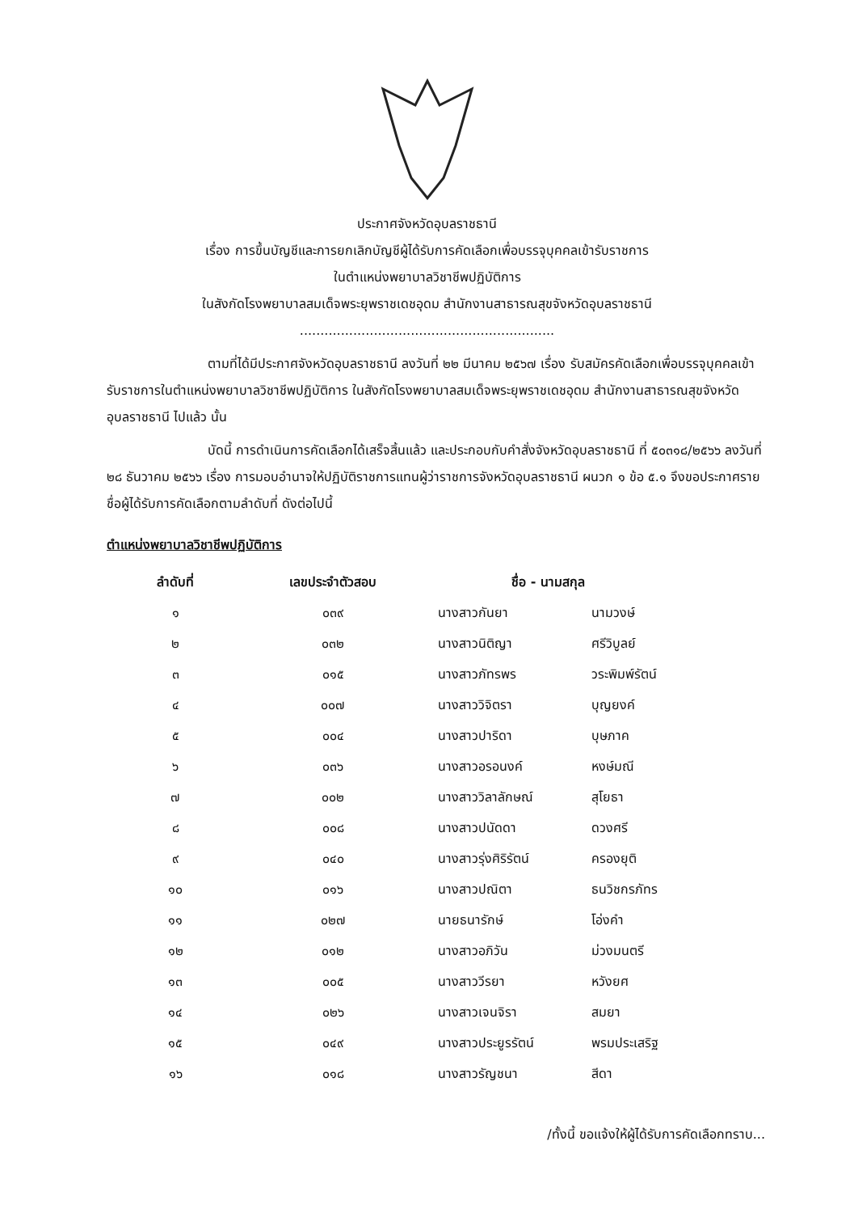ประกาศจังหวัดอุบลราชธานี
เรื่อง การขึ้นบัญชีและการยกเลิกบัญชีผู้ได้รับการคัดเลือกเพื่อบรรจุบุคคลเข้ารับราชการ
ในตำแหน่งพยาบาลวิชาชีพปฏิบัติการ
ในสังกัดโรงพยาบาลสมเด็จพระยุพราชเดชอุดม สำนักงานสาธารณสุขจังหวัดอุบลราชธานี
..............................................................
ตามที่ได้มีประกาศจังหวัดอุบลราชธานี ลงวันที่ ๒๒ มีนาคม ๒๕๖๗ เรื่อง รับสมัครคัดเลือกเพื่อบรรจุบุคคลเข้ารับราชการในตำแหน่งพยาบาลวิชาชีพปฏิบัติการ ในสังกัดโรงพยาบาลสมเด็จพระยุพราชเดชอุดม สำนักงานสาธารณสุขจังหวัดอุบลราชธานี ไปแล้ว นั้น
บัดนี้ การดำเนินการคัดเลือกได้เสร็จสิ้นแล้ว และประกอบกับคำสั่งจังหวัดอุบลราชธานี ที่ ๕๐๓๑๘/๒๕๖๖ ลงวันที่ ๒๘ ธันวาคม ๒๕๖๖ เรื่อง การมอบอำนาจให้ปฏิบัติราชการแทนผู้ว่าราชการจังหวัดอุบลราชธานี ผนวก ๑ ข้อ ๕.๑ จึงขอประกาศรายชื่อผู้ได้รับการคัดเลือกตามลำดับที่ ดังต่อไปนี้
ตำแหน่งพยาบาลวิชาชีพปฏิบัติการ
| ลำดับที่ | เลขประจำตัวสอบ | ชื่อ - นามสกุล | |
| --- | --- | --- | --- |
| ๑ | ๐๓๙ | นางสาวกันยา | นามวงษ์ |
| ๒ | ๐๓๒ | นางสาวนิติญา | ศรีวิบูลย์ |
| ๓ | ๐๑๕ | นางสาวภัทรพร | วระพิมพ์รัตน์ |
| ๔ | ๐๐๗ | นางสาววิจิตรา | บุญยงค์ |
| ๕ | ๐๐๔ | นางสาวปาริดา | บุษภาค |
| ๖ | ๐๓๖ | นางสาวอรอนงค์ | หงษ์มณี |
| ๗ | ๐๐๒ | นางสาววิลาลักษณ์ | สุโยธา |
| ๘ | ๐๐๘ | นางสาวปนัดดา | ดวงศรี |
| ๙ | ๐๔๐ | นางสาวรุ่งศิริรัตน์ | ครองยุติ |
| ๑๐ | ๐๑๖ | นางสาวปณิตา | ธนวิชกรภัทร |
| ๑๑ | ๐๒๗ | นายธนารักษ์ | โอ่งคำ |
| ๑๒ | ๐๑๒ | นางสาวอภิวัน | ม่วงมนตรี |
| ๑๓ | ๐๐๕ | นางสาววีรยา | หวังยศ |
| ๑๔ | ๐๒๖ | นางสาวเจนจิรา | สมยา |
| ๑๕ | ๐๔๙ | นางสาวประยูรรัตน์ | พรมประเสริฐ |
| ๑๖ | ๐๑๘ | นางสาวรัญชนา | สีดา |
/ทั้งนี้ ขอแจ้งให้ผู้ได้รับการคัดเลือกทราบ...